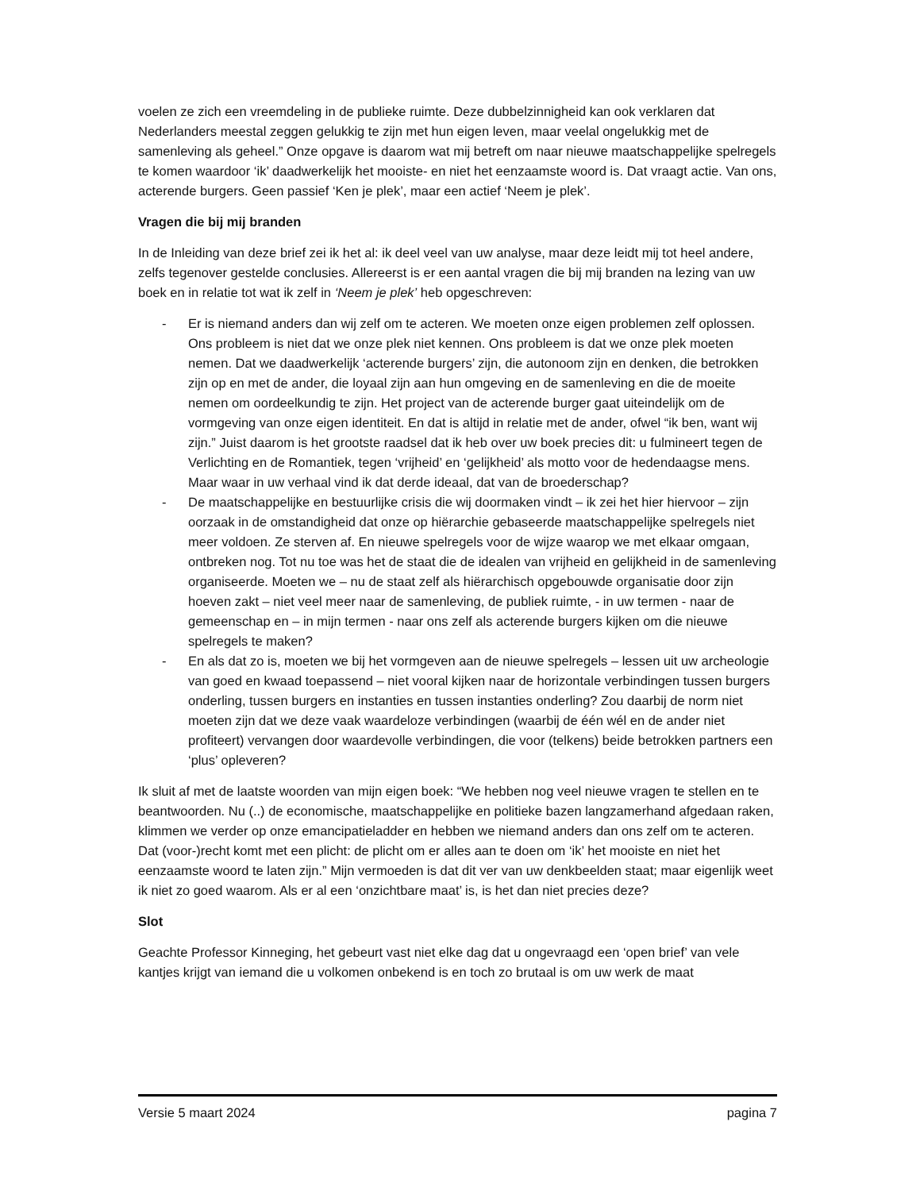voelen ze zich een vreemdeling in de publieke ruimte. Deze dubbelzinnigheid kan ook verklaren dat Nederlanders meestal zeggen gelukkig te zijn met hun eigen leven, maar veelal ongelukkig met de samenleving als geheel.” Onze opgave is daarom wat mij betreft om naar nieuwe maatschappelijke spelregels te komen waardoor ‘ik’ daadwerkelijk het mooiste- en niet het eenzaamste woord is. Dat vraagt actie. Van ons, acterende burgers. Geen passief ‘Ken je plek’, maar een actief ‘Neem je plek’.
Vragen die bij mij branden
In de Inleiding van deze brief zei ik het al: ik deel veel van uw analyse, maar deze leidt mij tot heel andere, zelfs tegenover gestelde conclusies. Allereerst is er een aantal vragen die bij mij branden na lezing van uw boek en in relatie tot wat ik zelf in ‘Neem je plek’ heb opgeschreven:
- Er is niemand anders dan wij zelf om te acteren. We moeten onze eigen problemen zelf oplossen. Ons probleem is niet dat we onze plek niet kennen. Ons probleem is dat we onze plek moeten nemen. Dat we daadwerkelijk ‘acterende burgers’ zijn, die autonoom zijn en denken, die betrokken zijn op en met de ander, die loyaal zijn aan hun omgeving en de samenleving en die de moeite nemen om oordeelkundig te zijn. Het project van de acterende burger gaat uiteindelijk om de vormgeving van onze eigen identiteit. En dat is altijd in relatie met de ander, ofwel “ik ben, want wij zijn.” Juist daarom is het grootste raadsel dat ik heb over uw boek precies dit: u fulmineert tegen de Verlichting en de Romantiek, tegen ‘vrijheid’ en ‘gelijkheid’ als motto voor de hedendaagse mens. Maar waar in uw verhaal vind ik dat derde ideaal, dat van de broederschap?
- De maatschappelijke en bestuurlijke crisis die wij doormaken vindt – ik zei het hier hiervoor – zijn oorzaak in de omstandigheid dat onze op hiërarchie gebaseerde maatschappelijke spelregels niet meer voldoen. Ze sterven af. En nieuwe spelregels voor de wijze waarop we met elkaar omgaan, ontbreken nog. Tot nu toe was het de staat die de idealen van vrijheid en gelijkheid in de samenleving organiseerde. Moeten we – nu de staat zelf als hiërarchisch opgebouwde organisatie door zijn hoeven zakt – niet veel meer naar de samenleving, de publiek ruimte, - in uw termen - naar de gemeenschap en – in mijn termen - naar ons zelf als acterende burgers kijken om die nieuwe spelregels te maken?
- En als dat zo is, moeten we bij het vormgeven aan de nieuwe spelregels – lessen uit uw archeologie van goed en kwaad toepassend – niet vooral kijken naar de horizontale verbindingen tussen burgers onderling, tussen burgers en instanties en tussen instanties onderling? Zou daarbij de norm niet moeten zijn dat we deze vaak waardeloze verbindingen (waarbij de één wél en de ander niet profiteert) vervangen door waardevolle verbindingen, die voor (telkens) beide betrokken partners een ‘plus’ opleveren?
Ik sluit af met de laatste woorden van mijn eigen boek: “We hebben nog veel nieuwe vragen te stellen en te beantwoorden. Nu (..) de economische, maatschappelijke en politieke bazen langzamerhand afgedaan raken, klimmen we verder op onze emancipatieladder en hebben we niemand anders dan ons zelf om te acteren. Dat (voor-)recht komt met een plicht: de plicht om er alles aan te doen om ‘ik’ het mooiste en niet het eenzaamste woord te laten zijn.” Mijn vermoeden is dat dit ver van uw denkbeelden staat; maar eigenlijk weet ik niet zo goed waarom. Als er al een ‘onzichtbare maat’ is, is het dan niet precies deze?
Slot
Geachte Professor Kinneging, het gebeurt vast niet elke dag dat u ongevraagd een ‘open brief’ van vele kantjes krijgt van iemand die u volkomen onbekend is en toch zo brutaal is om uw werk de maat
Versie 5 maart 2024 pagina 7